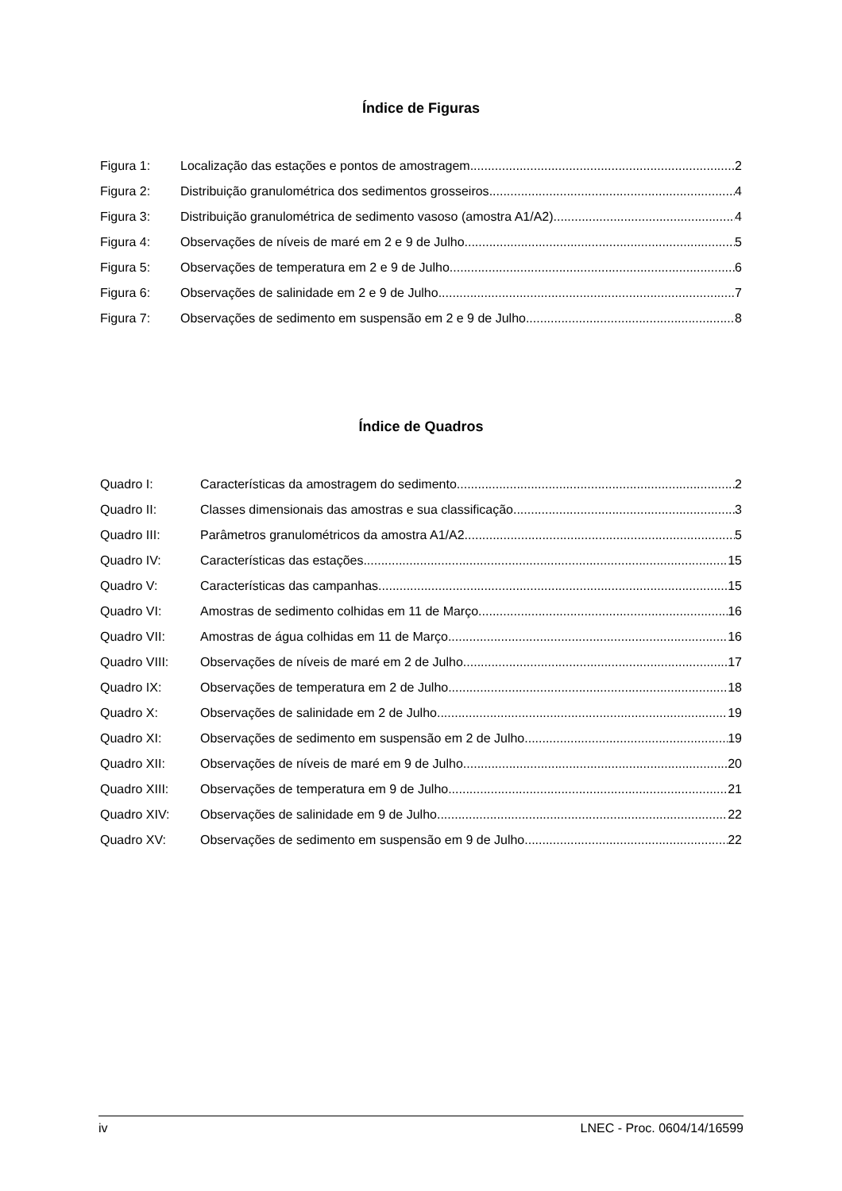Índice de Figuras
Figura 1: Localização das estações e pontos de amostragem 2
Figura 2: Distribuição granulométrica dos sedimentos grosseiros 4
Figura 3: Distribuição granulométrica de sedimento vasoso (amostra A1/A2) 4
Figura 4: Observações de níveis de maré em 2 e 9 de Julho 5
Figura 5: Observações de temperatura em 2 e 9 de Julho 6
Figura 6: Observações de salinidade em 2 e 9 de Julho 7
Figura 7: Observações de sedimento em suspensão em 2 e 9 de Julho 8
Índice de Quadros
Quadro I: Características da amostragem do sedimento 2
Quadro II: Classes dimensionais das amostras e sua classificação 3
Quadro III: Parâmetros granulométricos da amostra A1/A2 5
Quadro IV: Características das estações 15
Quadro V: Características das campanhas 15
Quadro VI: Amostras de sedimento colhidas em 11 de Março 16
Quadro VII: Amostras de água colhidas em 11 de Março 16
Quadro VIII: Observações de níveis de maré em 2 de Julho 17
Quadro IX: Observações de temperatura em 2 de Julho 18
Quadro X: Observações de salinidade em 2 de Julho 19
Quadro XI: Observações de sedimento em suspensão em 2 de Julho 19
Quadro XII: Observações de níveis de maré em 9 de Julho 20
Quadro XIII: Observações de temperatura em 9 de Julho 21
Quadro XIV: Observações de salinidade em 9 de Julho 22
Quadro XV: Observações de sedimento em suspensão em 9 de Julho 22
iv LNEC - Proc. 0604/14/16599